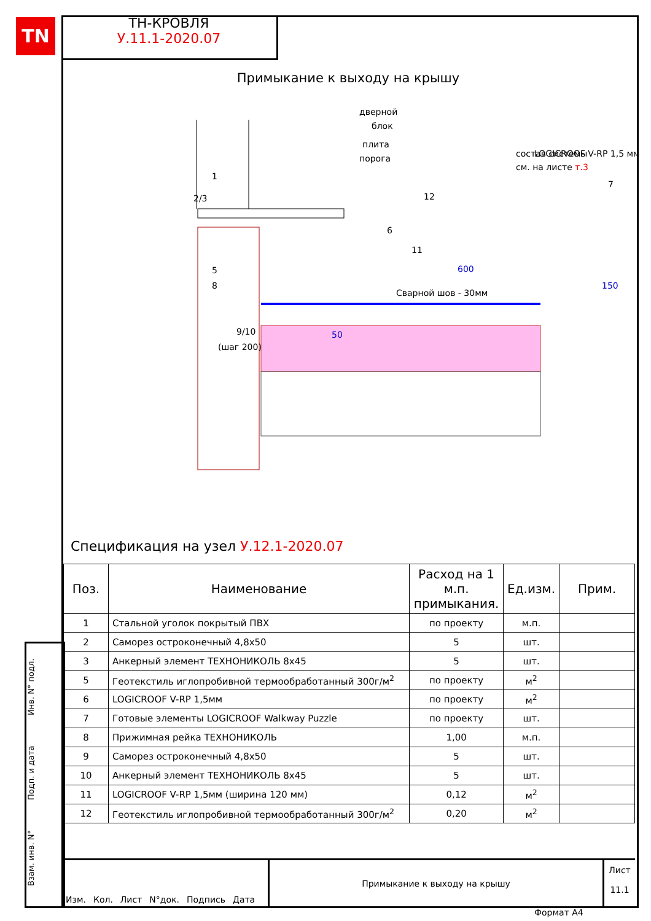TN
ТН-КРОВЛЯ
У.11.1-2020.07
Примыкание к выходу на крышу
дверной
блок
плита
порога
состав системы
см. на листе т.3
LOGICROOF V-RP 1,5 мм
1
2/3
12
7
6
11
600
Сварной шов - 30мм
5
8
9/10
(шаг 200)
50
150
Спецификация на узел У.12.1-2020.07
| Поз. | Наименование | Расход на 1 м.п. примыкания. | Ед.изм. | Прим. |
| --- | --- | --- | --- | --- |
| 1 | Стальной уголок покрытый ПВХ | по проекту | м.п. | |
| 2 | Саморез остроконечный 4,8х50 | 5 | шт. | |
| 3 | Анкерный элемент ТЕХНОНИКОЛЬ 8х45 | 5 | шт. | |
| 5 | Геотекстиль иглопробивной термообработанный 300г/м<sup>2</sup> | по проекту | м<sup>2</sup> | |
| 6 | LOGICROOF V-RP 1,5мм | по проекту | м<sup>2</sup> | |
| 7 | Готовые элементы LOGICROOF Walkway Puzzle | по проекту | шт. | |
| 8 | Прижимная рейка ТЕХНОНИКОЛЬ | 1,00 | м.п. | |
| 9 | Саморез остроконечный 4,8х50 | 5 | шт. | |
| 10 | Анкерный элемент ТЕХНОНИКОЛЬ 8х45 | 5 | шт. | |
| 11 | LOGICROOF V-RP 1,5мм (ширина 120 мм) | 0,12 | м<sup>2</sup> | |
| 12 | Геотекстиль иглопробивной термообработанный 300г/м<sup>2</sup> | 0,20 | м<sup>2</sup> | |
Взам. инв. N° Подп. и дата Инв. N° подл.
Изм. Кол. Лист N°док. Подпись Дата Примыкание к выходу на крышу
Лист
11.1
Формат А4